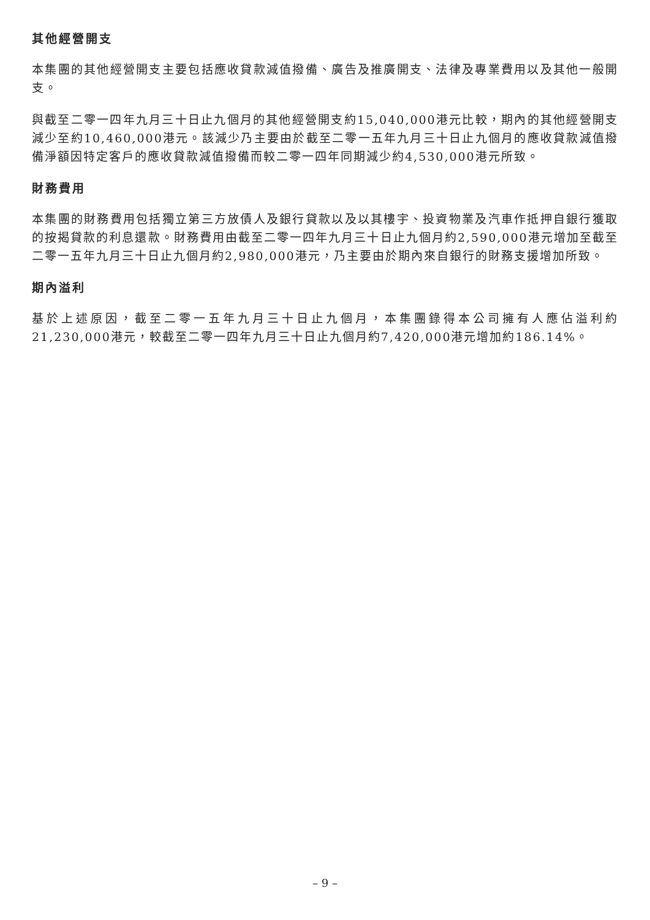其他經營開支
本集團的其他經營開支主要包括應收貸款減值撥備、廣告及推廣開支、法律及專業費用以及其他一般開支。
與截至二零一四年九月三十日止九個月的其他經營開支約15,040,000港元比較，期內的其他經營開支減少至約10,460,000港元。該減少乃主要由於截至二零一五年九月三十日止九個月的應收貸款減值撥備淨額因特定客戶的應收貸款減值撥備而較二零一四年同期減少約4,530,000港元所致。
財務費用
本集團的財務費用包括獨立第三方放債人及銀行貸款以及以其樓宇、投資物業及汽車作抵押自銀行獲取的按揭貸款的利息還款。財務費用由截至二零一四年九月三十日止九個月約2,590,000港元增加至截至二零一五年九月三十日止九個月約2,980,000港元，乃主要由於期內來自銀行的財務支援增加所致。
期內溢利
基於上述原因，截至二零一五年九月三十日止九個月，本集團錄得本公司擁有人應佔溢利約21,230,000港元，較截至二零一四年九月三十日止九個月約7,420,000港元增加約186.14%。
– 9 –